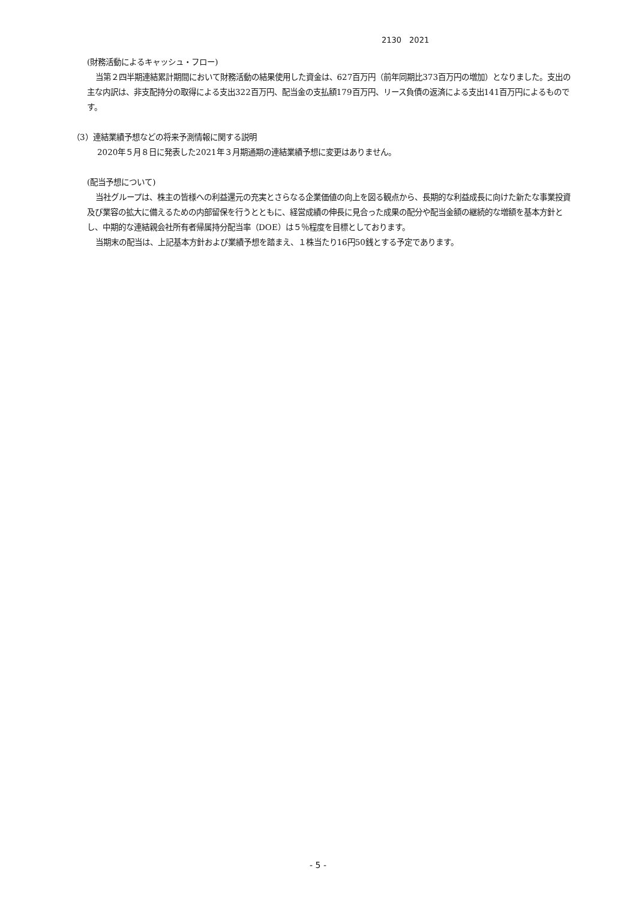2130　2021
(財務活動によるキャッシュ・フロー)
当第２四半期連結累計期間において財務活動の結果使用した資金は、627百万円（前年同期比373百万円の増加）となりました。支出の主な内訳は、非支配持分の取得による支出322百万円、配当金の支払額179百万円、リース負債の返済による支出141百万円によるものです。
（3）連結業績予想などの将来予測情報に関する説明
2020年５月８日に発表した2021年３月期通期の連結業績予想に変更はありません。
(配当予想について)
当社グループは、株主の皆様への利益還元の充実とさらなる企業価値の向上を図る観点から、長期的な利益成長に向けた新たな事業投資及び業容の拡大に備えるための内部留保を行うとともに、経営成績の伸長に見合った成果の配分や配当金額の継続的な増額を基本方針とし、中期的な連結親会社所有者帰属持分配当率（DOE）は５％程度を目標としております。
当期末の配当は、上記基本方針および業績予想を踏まえ、１株当たり16円50銭とする予定であります。
- 5 -